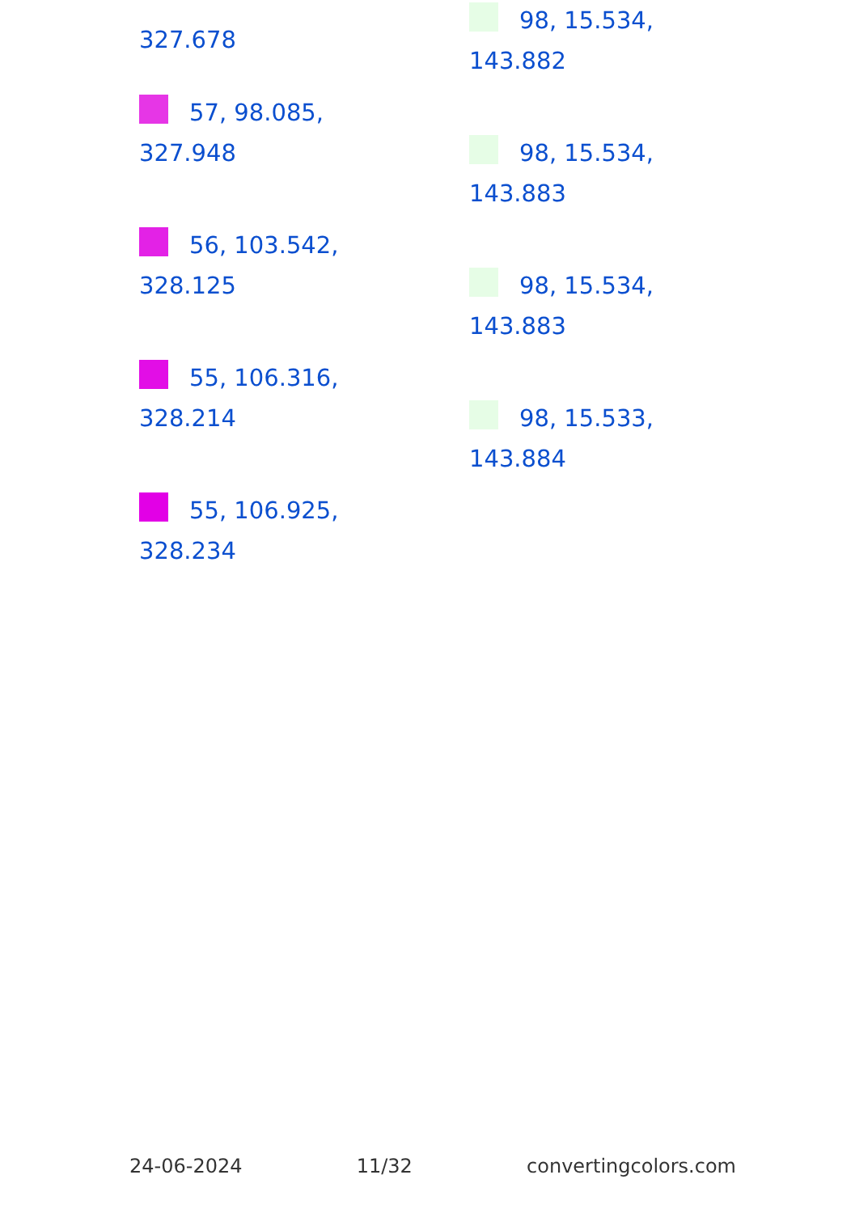327.678
57, 98.085,
327.948
56, 103.542,
328.125
55, 106.316,
328.214
55, 106.925,
328.234
98, 15.534,
143.882
98, 15.534,
143.883
98, 15.534,
143.883
98, 15.533,
143.884
24-06-2024 11/32 convertingcolors.com